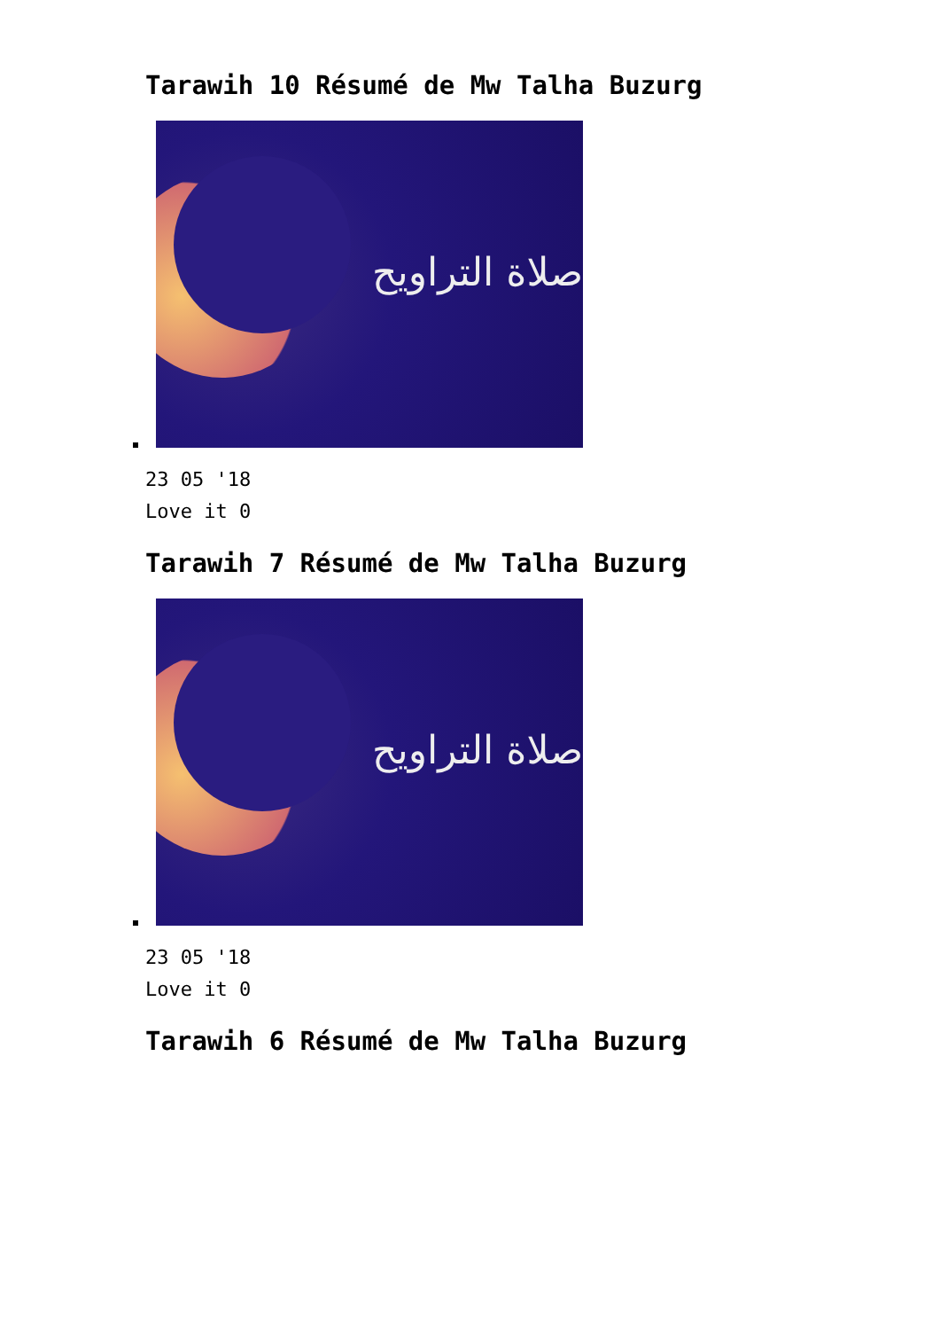Tarawih 10 Résumé de Mw Talha Buzurg
صلاة التراويح
23 05 '18
Love it 0
Tarawih 7 Résumé de Mw Talha Buzurg
صلاة التراويح
23 05 '18
Love it 0
Tarawih 6 Résumé de Mw Talha Buzurg